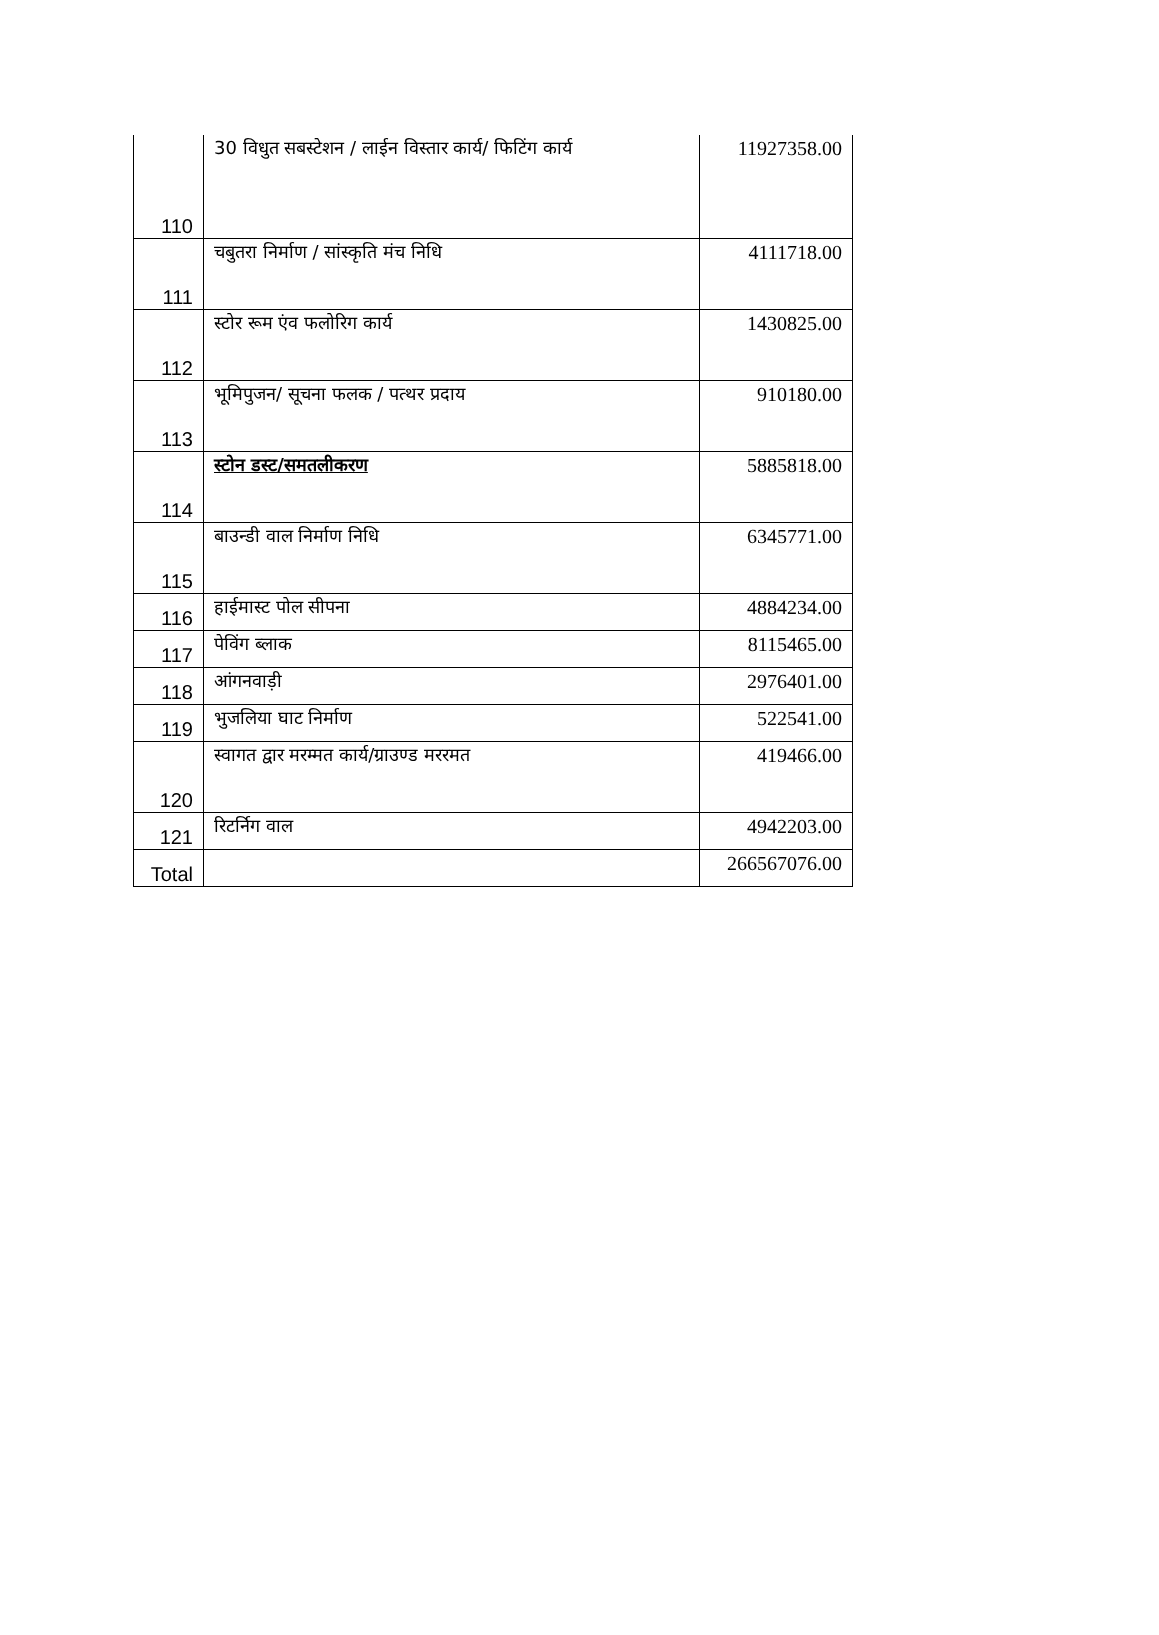| 110 | 30 विधुत सबस्टेशन / लाईन विस्तार कार्य/ फिटिंग कार्य | 11927358.00 |
| 111 | चबुतरा निर्माण / सांस्कृति मंच निधि | 4111718.00 |
| 112 | स्टोर रूम एंव फलोरिग कार्य | 1430825.00 |
| 113 | भूमिपुजन/ सूचना फलक / पत्थर प्रदाय | 910180.00 |
| 114 | स्टोन डस्ट/समतलीकरण | 5885818.00 |
| 115 | बाउन्डी वाल निर्माण निधि | 6345771.00 |
| 116 | हाईमास्ट पोल सीपना | 4884234.00 |
| 117 | पेविंग ब्लाक | 8115465.00 |
| 118 | आंगनवाड़ी | 2976401.00 |
| 119 | भुजलिया घाट निर्माण | 522541.00 |
| 120 | स्वागत द्वार मरम्मत कार्य/ग्राउण्ड मररमत | 419466.00 |
| 121 | रिटर्निग वाल | 4942203.00 |
| Total | | 266567076.00 |